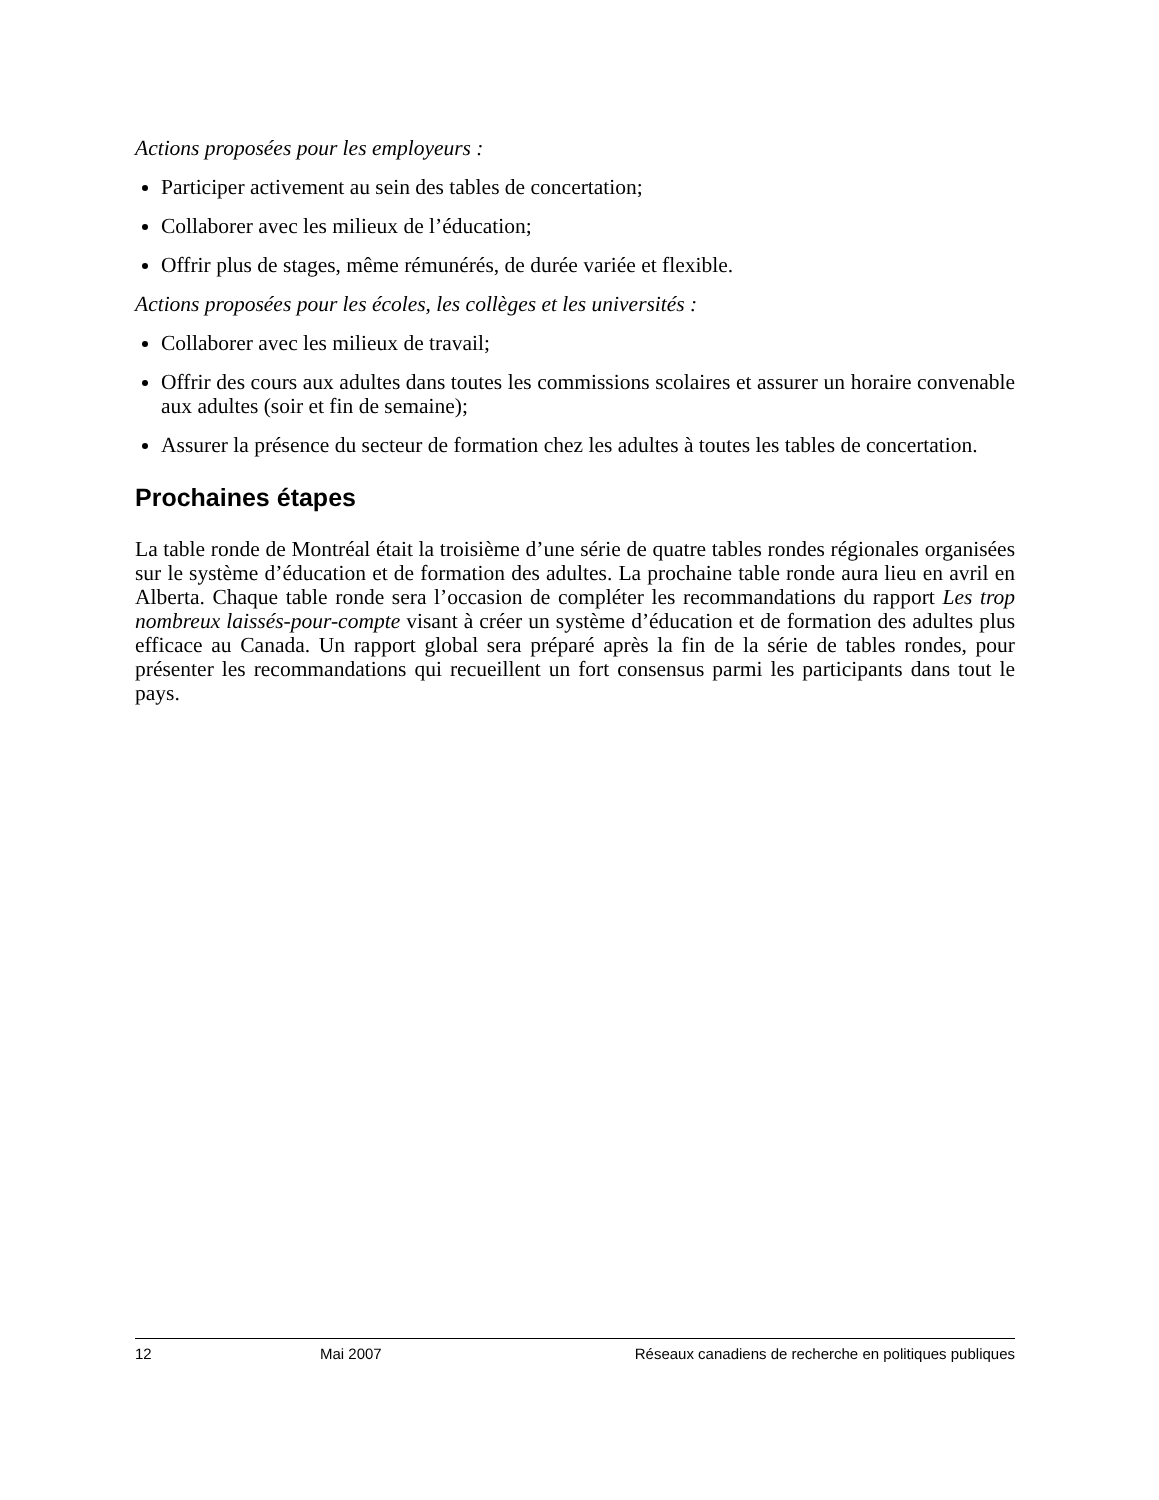Actions proposées pour les employeurs :
Participer activement au sein des tables de concertation;
Collaborer avec les milieux de l’éducation;
Offrir plus de stages, même rémunérés, de durée variée et flexible.
Actions proposées pour les écoles, les collèges et les universités :
Collaborer avec les milieux de travail;
Offrir des cours aux adultes dans toutes les commissions scolaires et assurer un horaire convenable aux adultes (soir et fin de semaine);
Assurer la présence du secteur de formation chez les adultes à toutes les tables de concertation.
Prochaines étapes
La table ronde de Montréal était la troisième d’une série de quatre tables rondes régionales organisées sur le système d’éducation et de formation des adultes. La prochaine table ronde aura lieu en avril en Alberta. Chaque table ronde sera l’occasion de compléter les recommandations du rapport Les trop nombreux laissés-pour-compte visant à créer un système d’éducation et de formation des adultes plus efficace au Canada. Un rapport global sera préparé après la fin de la série de tables rondes, pour présenter les recommandations qui recueillent un fort consensus parmi les participants dans tout le pays.
12 Mai 2007 Réseaux canadiens de recherche en politiques publiques